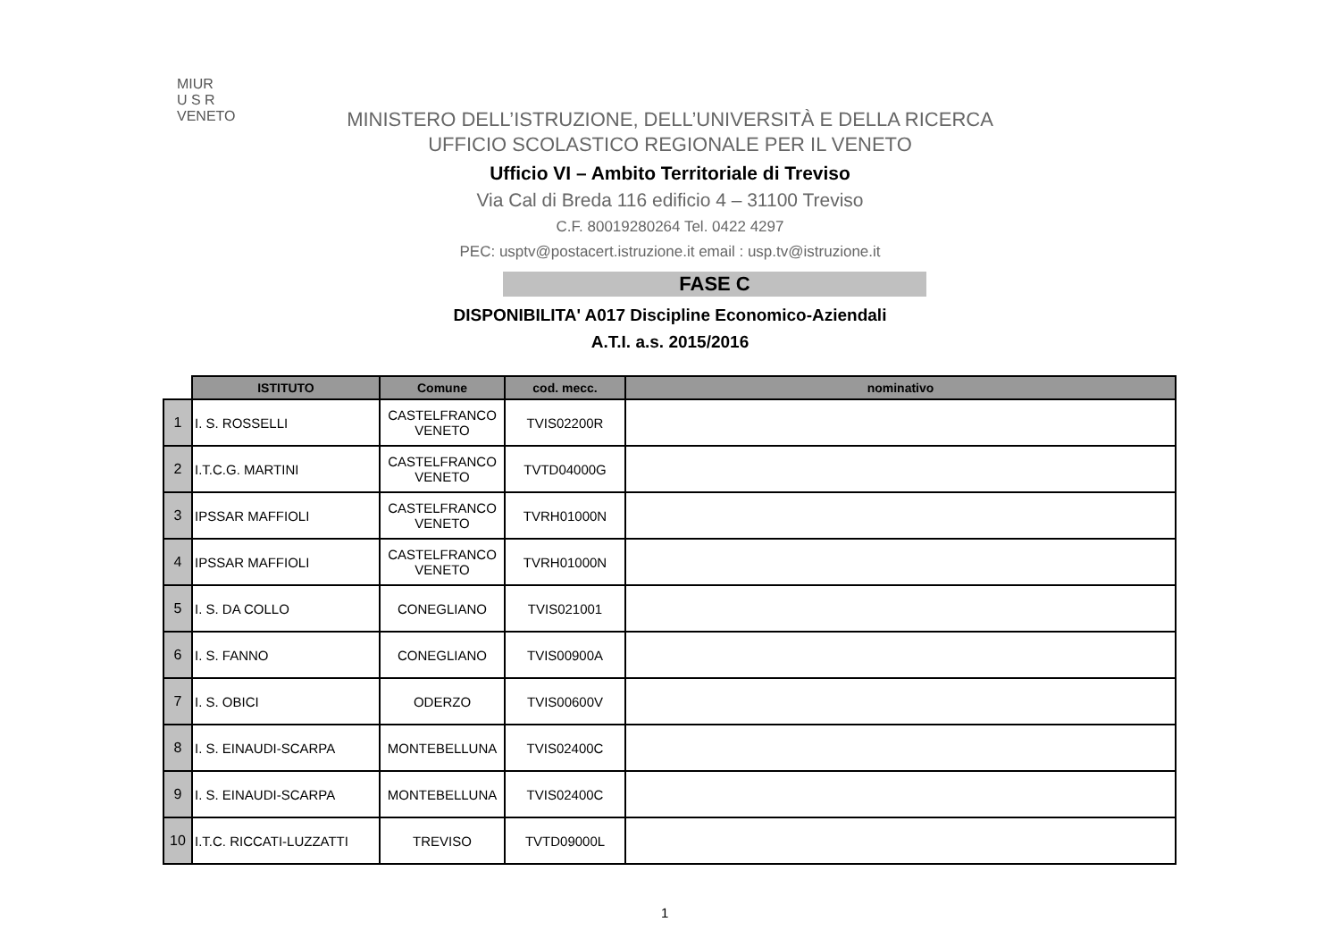MIUR
U S R
VENETO
MINISTERO DELL’ISTRUZIONE, DELL’UNIVERSITÀ E DELLA RICERCA
UFFICIO SCOLASTICO REGIONALE PER IL VENETO
Ufficio VI – Ambito Territoriale di Treviso
Via Cal di Breda 116 edificio 4 – 31100 Treviso
C.F. 80019280264 Tel. 0422 4297
PEC: usptv@postacert.istruzione.it email : usp.tv@istruzione.it
FASE C
DISPONIBILITA' A017 Discipline Economico-Aziendali
A.T.I. a.s. 2015/2016
| | ISTITUTO | Comune | cod. mecc. | nominativo |
| --- | --- | --- | --- | --- |
| 1 | I. S. ROSSELLI | CASTELFRANCO VENETO | TVIS02200R | |
| 2 | I.T.C.G. MARTINI | CASTELFRANCO VENETO | TVTD04000G | |
| 3 | IPSSAR MAFFIOLI | CASTELFRANCO VENETO | TVRH01000N | |
| 4 | IPSSAR MAFFIOLI | CASTELFRANCO VENETO | TVRH01000N | |
| 5 | I. S. DA COLLO | CONEGLIANO | TVIS021001 | |
| 6 | I. S. FANNO | CONEGLIANO | TVIS00900A | |
| 7 | I. S. OBICI | ODERZO | TVIS00600V | |
| 8 | I. S. EINAUDI-SCARPA | MONTEBELLUNA | TVIS02400C | |
| 9 | I. S. EINAUDI-SCARPA | MONTEBELLUNA | TVIS02400C | |
| 10 | I.T.C. RICCATI-LUZZATTI | TREVISO | TVTD09000L | |
1